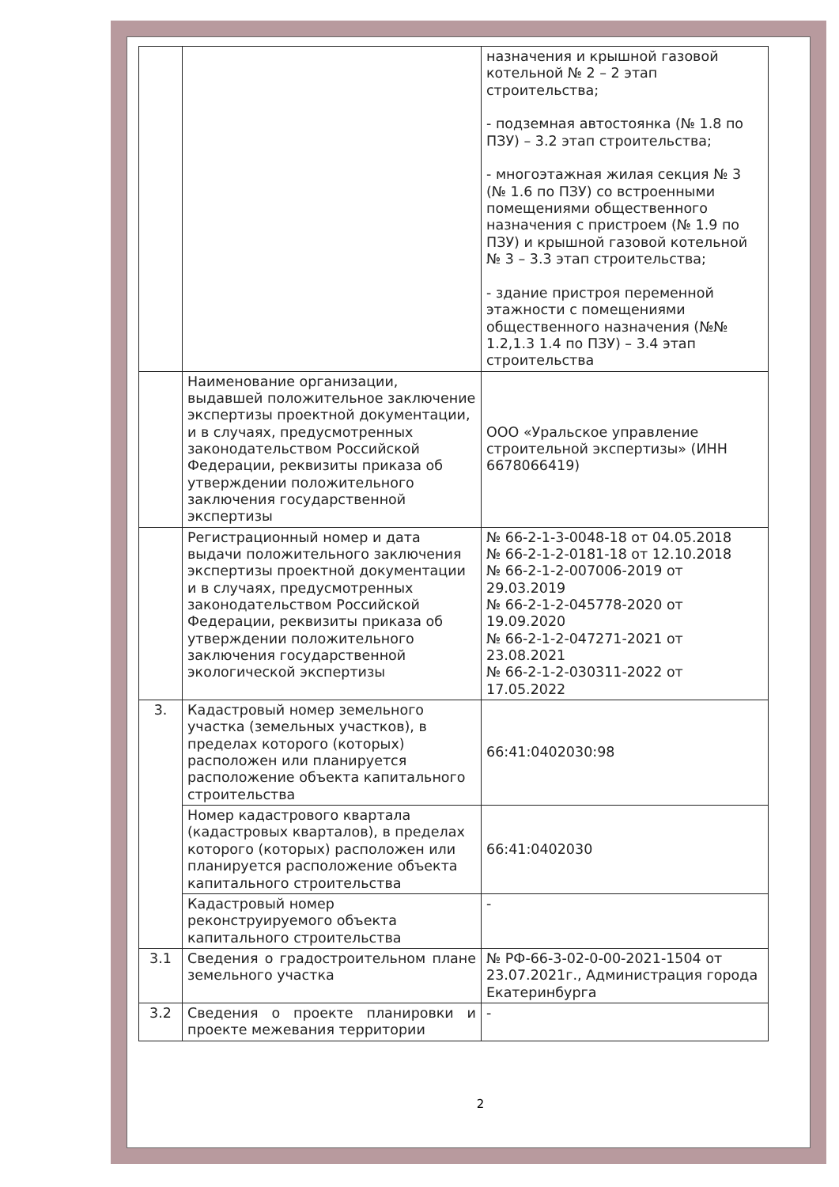| | | назначения и крышной газовой котельной № 2 – 2 этап строительства; - подземная автостоянка (№ 1.8 по ПЗУ) – 3.2 этап строительства; - многоэтажная жилая секция № 3 (№ 1.6 по ПЗУ) со встроенными помещениями общественного назначения с пристроем (№ 1.9 по ПЗУ) и крышной газовой котельной № 3 – 3.3 этап строительства; - здание пристроя переменной этажности с помещениями общественного назначения (№№ 1.2,1.3 1.4 по ПЗУ) – 3.4 этап строительства |
| | Наименование организации, выдавшей положительное заключение экспертизы проектной документации, и в случаях, предусмотренных законодательством Российской Федерации, реквизиты приказа об утверждении положительного заключения государственной экспертизы | ООО «Уральское управление строительной экспертизы» (ИНН 6678066419) |
| | Регистрационный номер и дата выдачи положительного заключения экспертизы проектной документации и в случаях, предусмотренных законодательством Российской Федерации, реквизиты приказа об утверждении положительного заключения государственной экологической экспертизы | № 66-2-1-3-0048-18 от 04.05.2018 № 66-2-1-2-0181-18 от 12.10.2018 № 66-2-1-2-007006-2019 от 29.03.2019 № 66-2-1-2-045778-2020 от 19.09.2020 № 66-2-1-2-047271-2021 от 23.08.2021 № 66-2-1-2-030311-2022 от 17.05.2022 |
| 3. | Кадастровый номер земельного участка (земельных участков), в пределах которого (которых) расположен или планируется расположение объекта капитального строительства | 66:41:0402030:98 |
| | Номер кадастрового квартала (кадастровых кварталов), в пределах которого (которых) расположен или планируется расположение объекта капитального строительства | 66:41:0402030 |
| | Кадастровый номер реконструируемого объекта капитального строительства | - |
| 3.1 | Сведения о градостроительном плане земельного участка | № РФ-66-3-02-0-00-2021-1504 от 23.07.2021г., Администрация города Екатеринбурга |
| 3.2 | Сведения о проекте планировки и проекте межевания территории | - |
2